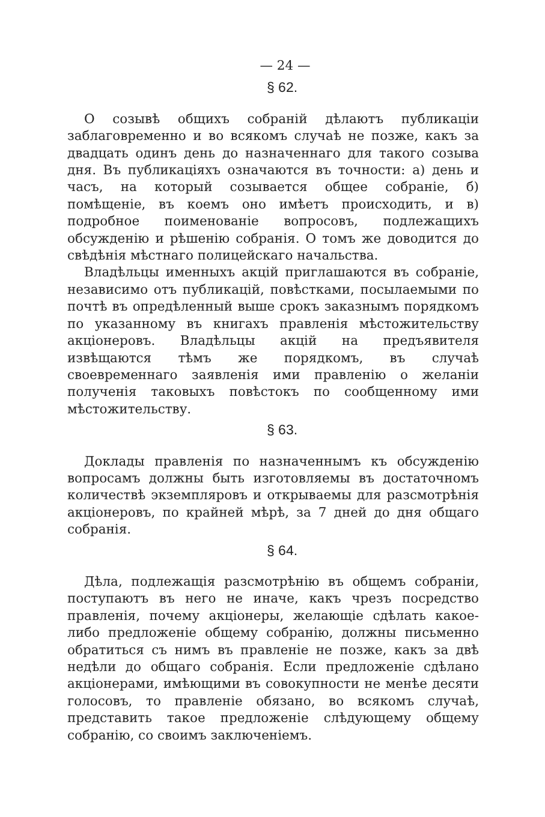— 24 —
§ 62.
О созывѣ общихъ собраній дѣлаютъ публикаціи заблаговременно и во всякомъ случаѣ не позже, какъ за двадцать одинъ день до назначеннаго для такого созыва дня. Въ публикаціяхъ означаются въ точности: а) день и часъ, на который созывается общее собраніе, б) помѣщеніе, въ коемъ оно имѣетъ происходить, и в) подробное поименованіе вопросовъ, подлежащихъ обсужденію и рѣшенію собранія. О томъ же доводится до свѣдѣнія мѣстнаго полицейскаго начальства.
Владѣльцы именныхъ акцій приглашаются въ собраніе, независимо отъ публикацій, повѣстками, посылаемыми по почтѣ въ опредѣленный выше срокъ заказнымъ порядкомъ по указанному въ книгахъ правленія мѣстожительству акціонеровъ. Владѣльцы акцій на предъявителя извѣщаются тѣмъ же порядкомъ, въ случаѣ своевременнаго заявленія ими правленію о желаніи полученія таковыхъ повѣстокъ по сообщенному ими мѣстожительству.
§ 63.
Доклады правленія по назначеннымъ къ обсужденію вопросамъ должны быть изготовляемы въ достаточномъ количествѣ экземпляровъ и открываемы для разсмотрѣнія акціонеровъ, по крайней мѣрѣ, за 7 дней до дня общаго собранія.
§ 64.
Дѣла, подлежащія разсмотрѣнію въ общемъ собраніи, поступаютъ въ него не иначе, какъ чрезъ посредство правленія, почему акціонеры, желающіе сдѣлать какое-либо предложеніе общему собранію, должны письменно обратиться съ нимъ въ правленіе не позже, какъ за двѣ недѣли до общаго собранія. Если предложеніе сдѣлано акціонерами, имѣющими въ совокупности не менѣе десяти голосовъ, то правленіе обязано, во всякомъ случаѣ, представить такое предложеніе слѣдующему общему собранію, со своимъ заключеніемъ.